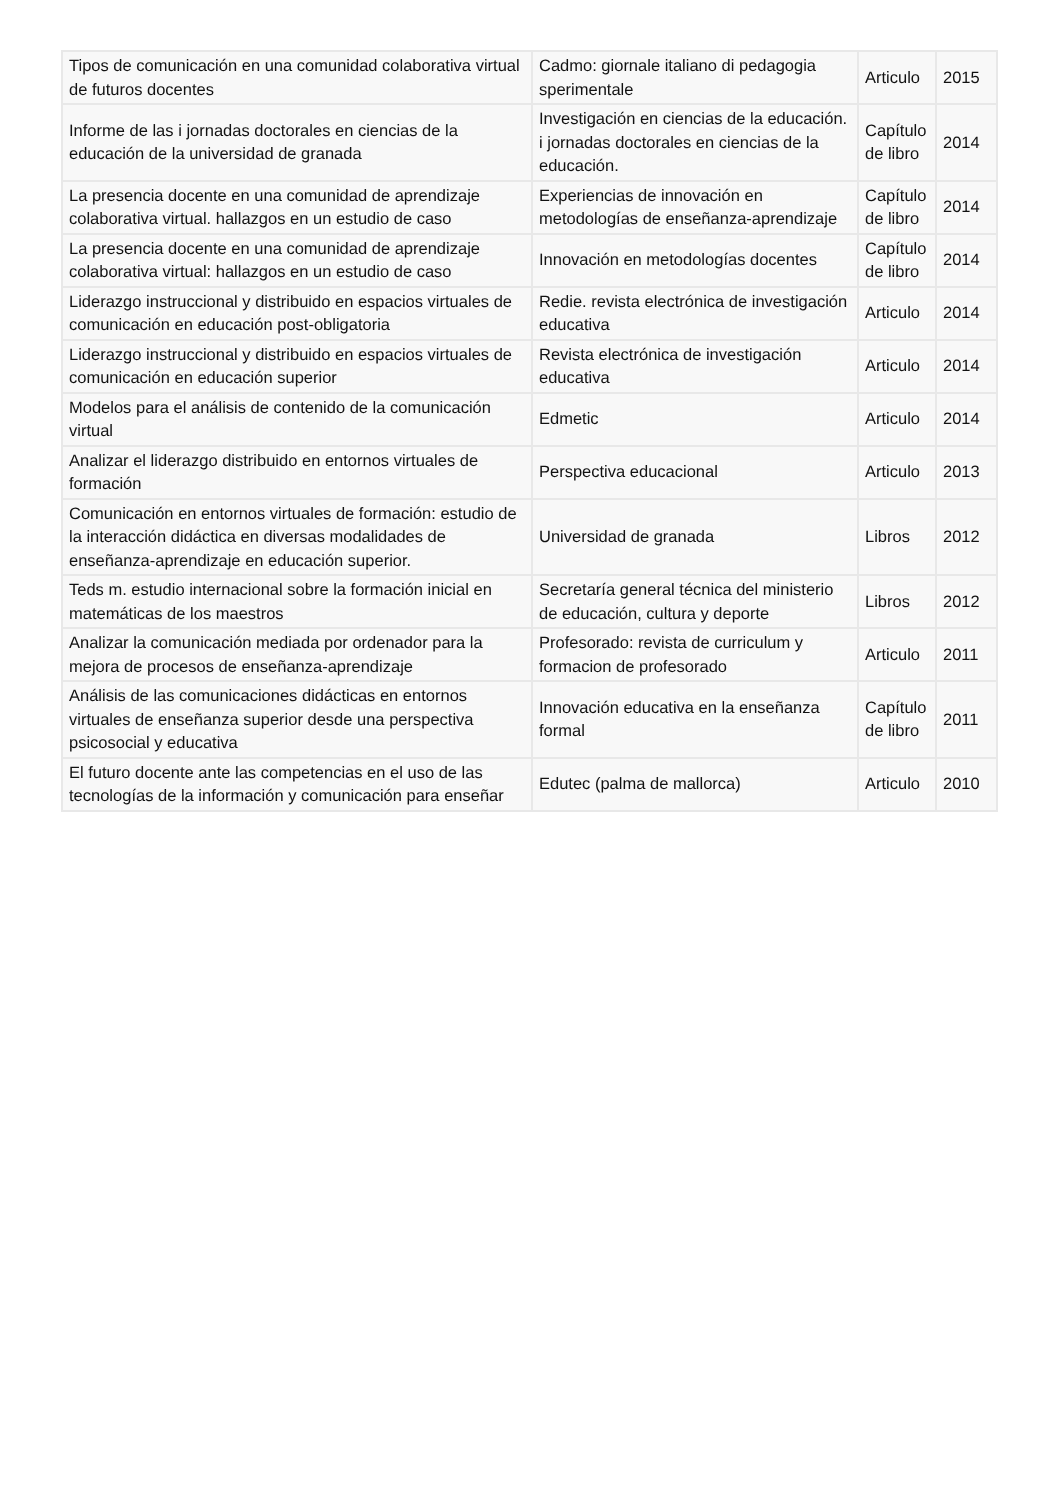| Tipos de comunicación en una comunidad colaborativa virtual de futuros docentes | Cadmo: giornale italiano di pedagogia sperimentale | Articulo | 2015 |
| Informe de las i jornadas doctorales en ciencias de la educación de la universidad de granada | Investigación en ciencias de la educación. i jornadas doctorales en ciencias de la educación. | Capítulo de libro | 2014 |
| La presencia docente en una comunidad de aprendizaje colaborativa virtual. hallazgos en un estudio de caso | Experiencias de innovación en metodologías de enseñanza-aprendizaje | Capítulo de libro | 2014 |
| La presencia docente en una comunidad de aprendizaje colaborativa virtual: hallazgos en un estudio de caso | Innovación en metodologías docentes | Capítulo de libro | 2014 |
| Liderazgo instruccional y distribuido en espacios virtuales de comunicación en educación post-obligatoria | Redie. revista electrónica de investigación educativa | Articulo | 2014 |
| Liderazgo instruccional y distribuido en espacios virtuales de comunicación en educación superior | Revista electrónica de investigación educativa | Articulo | 2014 |
| Modelos para el análisis de contenido de la comunicación virtual | Edmetic | Articulo | 2014 |
| Analizar el liderazgo distribuido en entornos virtuales de formación | Perspectiva educacional | Articulo | 2013 |
| Comunicación en entornos virtuales de formación: estudio de la interacción didáctica en diversas modalidades de enseñanza-aprendizaje en educación superior. | Universidad de granada | Libros | 2012 |
| Teds m. estudio internacional sobre la formación inicial en matemáticas de los maestros | Secretaría general técnica del ministerio de educación, cultura y deporte | Libros | 2012 |
| Analizar la comunicación mediada por ordenador para la mejora de procesos de enseñanza-aprendizaje | Profesorado: revista de curriculum y formacion de profesorado | Articulo | 2011 |
| Análisis de las comunicaciones didácticas en entornos virtuales de enseñanza superior desde una perspectiva psicosocial y educativa | Innovación educativa en la enseñanza formal | Capítulo de libro | 2011 |
| El futuro docente ante las competencias en el uso de las tecnologías de la información y comunicación para enseñar | Edutec (palma de mallorca) | Articulo | 2010 |